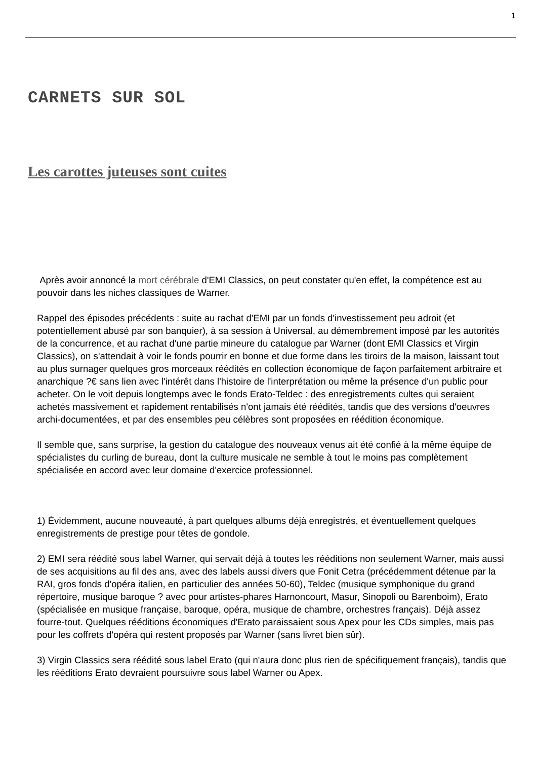1
CARNETS SUR SOL
Les carottes juteuses sont cuites
Après avoir annoncé la mort cérébrale d'EMI Classics, on peut constater qu'en effet, la compétence est au pouvoir dans les niches classiques de Warner.
Rappel des épisodes précédents : suite au rachat d'EMI par un fonds d'investissement peu adroit (et potentiellement abusé par son banquier), à sa session à Universal, au démembrement imposé par les autorités de la concurrence, et au rachat d'une partie mineure du catalogue par Warner (dont EMI Classics et Virgin Classics), on s'attendait à voir le fonds pourrir en bonne et due forme dans les tiroirs de la maison, laissant tout au plus surnager quelques gros morceaux réédités en collection économique de façon parfaitement arbitraire et anarchique ?€ sans lien avec l'intérêt dans l'histoire de l'interprétation ou même la présence d'un public pour acheter. On le voit depuis longtemps avec le fonds Erato-Teldec : des enregistrements cultes qui seraient achetés massivement et rapidement rentabilisés n'ont jamais été réédités, tandis que des versions d'oeuvres archi-documentées, et par des ensembles peu célèbres sont proposées en réédition économique.
Il semble que, sans surprise, la gestion du catalogue des nouveaux venus ait été confié à la même équipe de spécialistes du curling de bureau, dont la culture musicale ne semble à tout le moins pas complètement spécialisée en accord avec leur domaine d'exercice professionnel.
1) Évidemment, aucune nouveauté, à part quelques albums déjà enregistrés, et éventuellement quelques enregistrements de prestige pour têtes de gondole.
2) EMI sera réédité sous label Warner, qui servait déjà à toutes les rééditions non seulement Warner, mais aussi de ses acquisitions au fil des ans, avec des labels aussi divers que Fonit Cetra (précédemment détenue par la RAI, gros fonds d'opéra italien, en particulier des années 50-60), Teldec (musique symphonique du grand répertoire, musique baroque ? avec pour artistes-phares Harnoncourt, Masur, Sinopoli ou Barenboim), Erato (spécialisée en musique française, baroque, opéra, musique de chambre, orchestres français). Déjà assez fourre-tout. Quelques rééditions économiques d'Erato paraissaient sous Apex pour les CDs simples, mais pas pour les coffrets d'opéra qui restent proposés par Warner (sans livret bien sûr).
3) Virgin Classics sera réédité sous label Erato (qui n'aura donc plus rien de spécifiquement français), tandis que les rééditions Erato devraient poursuivre sous label Warner ou Apex.